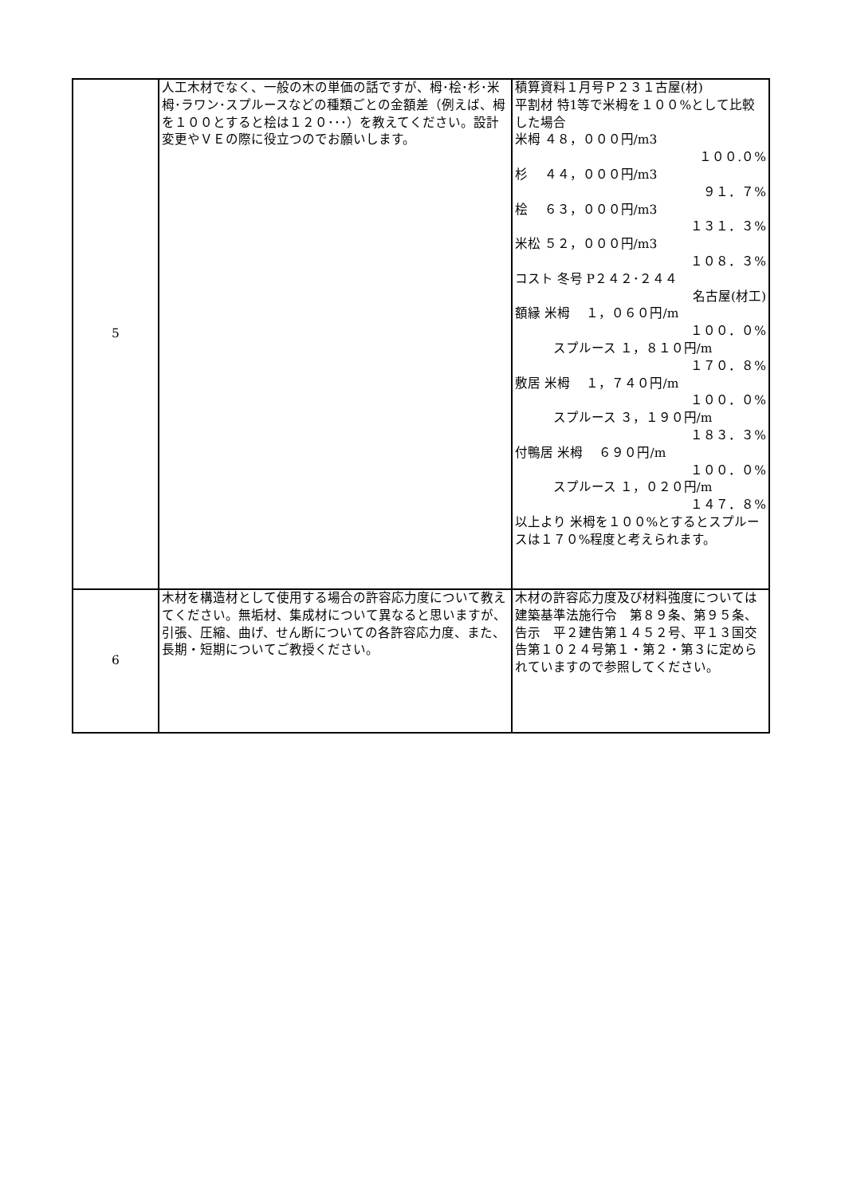| 5 | 人工木材でなく、一般の木の単価の話ですが、栂･桧･杉･米栂･ラワン･スプルースなどの種類ごとの金額差（例えば、栂を１００とすると桧は１２０･･･）を教えてください。設計変更やＶＥの際に役立つのでお願いします。 | 積算資料１月号Ｐ２３１古屋(材) 平割材 特1等で米栂を１００%として比較した場合 米栂 ４８，０００円/m3 １００.０% 杉 ４４，０００円/m3 ９１．７% 桧 ６３，０００円/m3 １３１．３% 米松 ５２，０００円/m3 １０８．３% コスト 冬号 P２４２･２４４ 名古屋(材工) 額縁 米栂 １，０６０円/m １００．０% スプルース １，８１０円/m １７０．８% 敷居 米栂 １，７４０円/m １００．０% スプルース ３，１９０円/m １８３．３% 付鴨居 米栂 ６９０円/m １００．０% スプルース １，０２０円/m １４７．８% 以上より 米栂を１００%とするとスプルースは１７０%程度と考えられます。 |
| 6 | 木材を構造材として使用する場合の許容応力度について教えてください。無垢材、集成材について異なると思いますが、引張、圧縮、曲げ、せん断についての各許容応力度、また、長期・短期についてご教授ください。 | 木材の許容応力度及び材料強度については建築基準法施行令 第８９条、第９５条、告示 平２建告第１４５２号、平１３国交告第１０２４号第１・第２・第３に定められていますので参照してください。 |